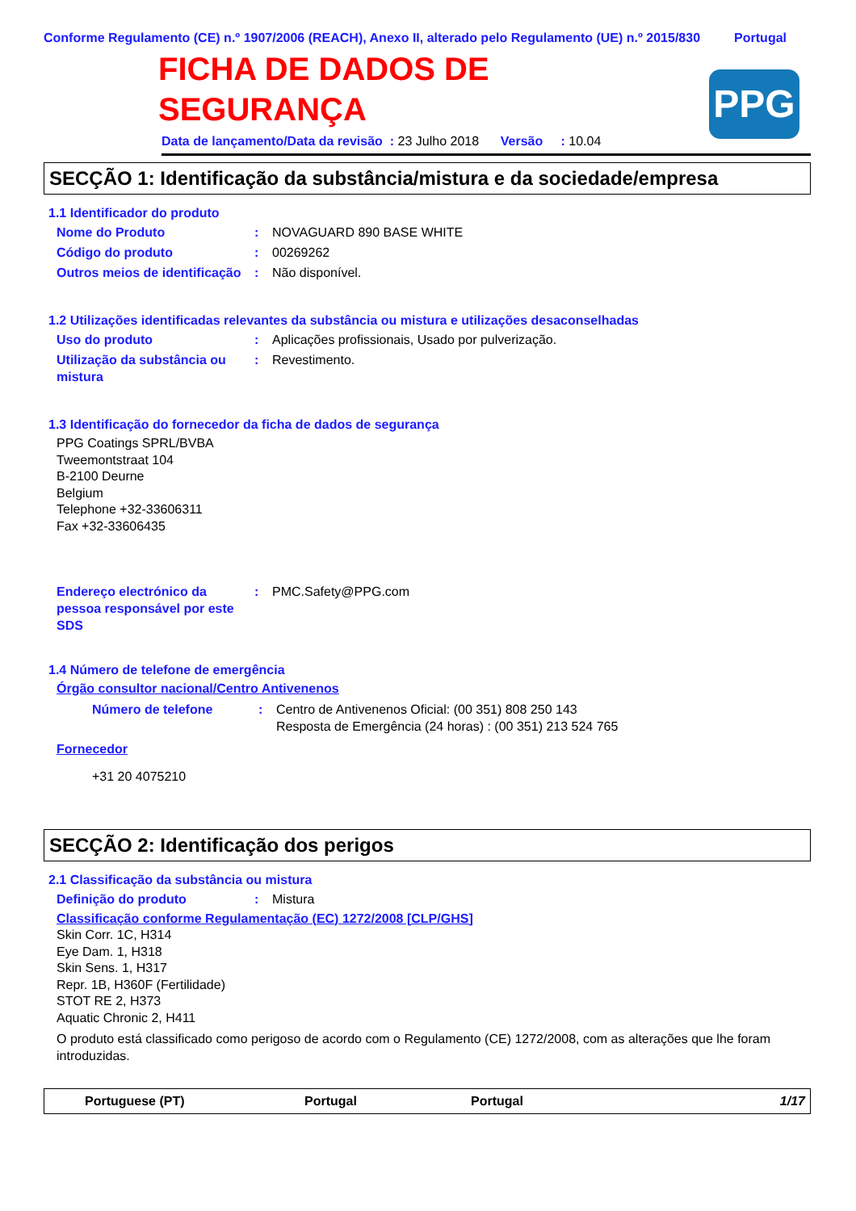Conforme Regulamento (CE) n.º 1907/2006 (REACH), Anexo II, alterado pelo Regulamento (UE) n.º 2015/830 Portugal
PPG
FICHA DE DADOS DE
SEGURANÇA
Data de lançamento/Data da revisão : 23 Julho 2018 Versão : 10.04
SECÇÃO 1: Identificação da substância/mistura e da sociedade/empresa
1.1 Identificador do produto
Nome do Produto: NOVAGUARD 890 BASE WHITE
Código do produto: 00269262
Outros meios de identificação: Não disponível.
1.2 Utilizações identificadas relevantes da substância ou mistura e utilizações desaconselhadas
Uso do produto: Aplicações profissionais, Usado por pulverização.
Utilização da substância ou mistura: Revestimento.
1.3 Identificação do fornecedor da ficha de dados de segurança
PPG Coatings SPRL/BVBA
Tweemontstraat 104
B-2100 Deurne
Belgium
Telephone +32-33606311
Fax +32-33606435
Endereço electrónico da pessoa responsável por este SDS: PMC.Safety@PPG.com
1.4 Número de telefone de emergência
Órgão consultor nacional/Centro Antivenenos
Número de telefone: Centro de Antivenenos Oficial: (00 351) 808 250 143
Resposta de Emergência (24 horas) : (00 351) 213 524 765
Fornecedor
+31 20 4075210
SECÇÃO 2: Identificação dos perigos
2.1 Classificação da substância ou mistura
Definição do produto: Mistura
Classificação conforme Regulamentação (EC) 1272/2008 [CLP/GHS]
Skin Corr. 1C, H314
Eye Dam. 1, H318
Skin Sens. 1, H317
Repr. 1B, H360F (Fertilidade)
STOT RE 2, H373
Aquatic Chronic 2, H411
O produto está classificado como perigoso de acordo com o Regulamento (CE) 1272/2008, com as alterações que lhe foram introduzidas.
Portuguese (PT) Portugal Portugal 1/17